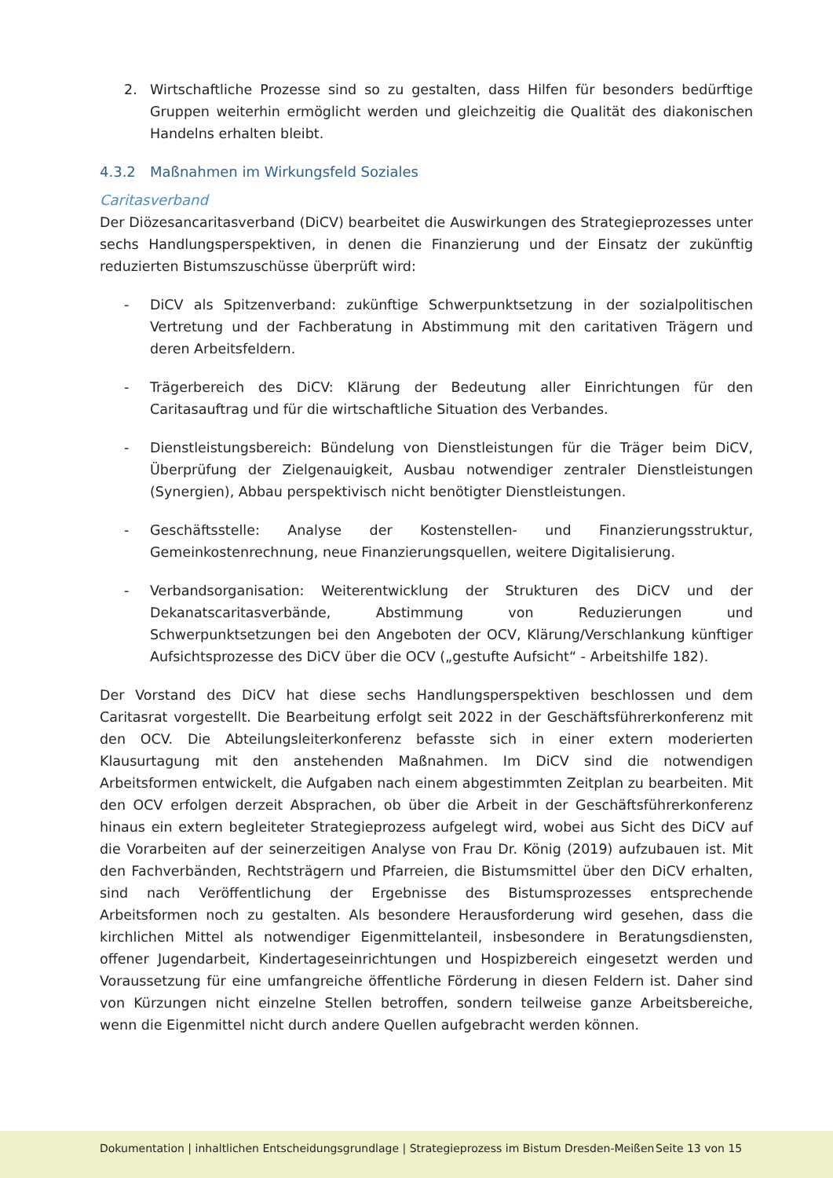2. Wirtschaftliche Prozesse sind so zu gestalten, dass Hilfen für besonders bedürftige Gruppen weiterhin ermöglicht werden und gleichzeitig die Qualität des diakonischen Handelns erhalten bleibt.
4.3.2 Maßnahmen im Wirkungsfeld Soziales
Caritasverband
Der Diözesancaritasverband (DiCV) bearbeitet die Auswirkungen des Strategieprozesses unter sechs Handlungsperspektiven, in denen die Finanzierung und der Einsatz der zukünftig reduzierten Bistumszuschüsse überprüft wird:
- DiCV als Spitzenverband: zukünftige Schwerpunktsetzung in der sozialpolitischen Vertretung und der Fachberatung in Abstimmung mit den caritativen Trägern und deren Arbeitsfeldern.
- Trägerbereich des DiCV: Klärung der Bedeutung aller Einrichtungen für den Caritasauftrag und für die wirtschaftliche Situation des Verbandes.
- Dienstleistungsbereich: Bündelung von Dienstleistungen für die Träger beim DiCV, Überprüfung der Zielgenauigkeit, Ausbau notwendiger zentraler Dienstleistungen (Synergien), Abbau perspektivisch nicht benötigter Dienstleistungen.
- Geschäftsstelle: Analyse der Kostenstellen- und Finanzierungsstruktur, Gemeinkostenrechnung, neue Finanzierungsquellen, weitere Digitalisierung.
- Verbandsorganisation: Weiterentwicklung der Strukturen des DiCV und der Dekanatscaritasverbände, Abstimmung von Reduzierungen und Schwerpunktsetzungen bei den Angeboten der OCV, Klärung/Verschlankung künftiger Aufsichtsprozesse des DiCV über die OCV („gestufte Aufsicht“ - Arbeitshilfe 182).
Der Vorstand des DiCV hat diese sechs Handlungsperspektiven beschlossen und dem Caritasrat vorgestellt. Die Bearbeitung erfolgt seit 2022 in der Geschäftsführerkonferenz mit den OCV. Die Abteilungsleiterkonferenz befasste sich in einer extern moderierten Klausurtagung mit den anstehenden Maßnahmen. Im DiCV sind die notwendigen Arbeitsformen entwickelt, die Aufgaben nach einem abgestimmten Zeitplan zu bearbeiten. Mit den OCV erfolgen derzeit Absprachen, ob über die Arbeit in der Geschäftsführerkonferenz hinaus ein extern begleiteter Strategieprozess aufgelegt wird, wobei aus Sicht des DiCV auf die Vorarbeiten auf der seinerzeitigen Analyse von Frau Dr. König (2019) aufzubauen ist. Mit den Fachverbänden, Rechtsträgern und Pfarreien, die Bistumsmittel über den DiCV erhalten, sind nach Veröffentlichung der Ergebnisse des Bistumsprozesses entsprechende Arbeitsformen noch zu gestalten. Als besondere Herausforderung wird gesehen, dass die kirchlichen Mittel als notwendiger Eigenmittelanteil, insbesondere in Beratungsdiensten, offener Jugendarbeit, Kindertageseinrichtungen und Hospizbereich eingesetzt werden und Voraussetzung für eine umfangreiche öffentliche Förderung in diesen Feldern ist. Daher sind von Kürzungen nicht einzelne Stellen betroffen, sondern teilweise ganze Arbeitsbereiche, wenn die Eigenmittel nicht durch andere Quellen aufgebracht werden können.
Dokumentation | inhaltlichen Entscheidungsgrundlage | Strategieprozess im Bistum Dresden-Meißen Seite 13 von 15